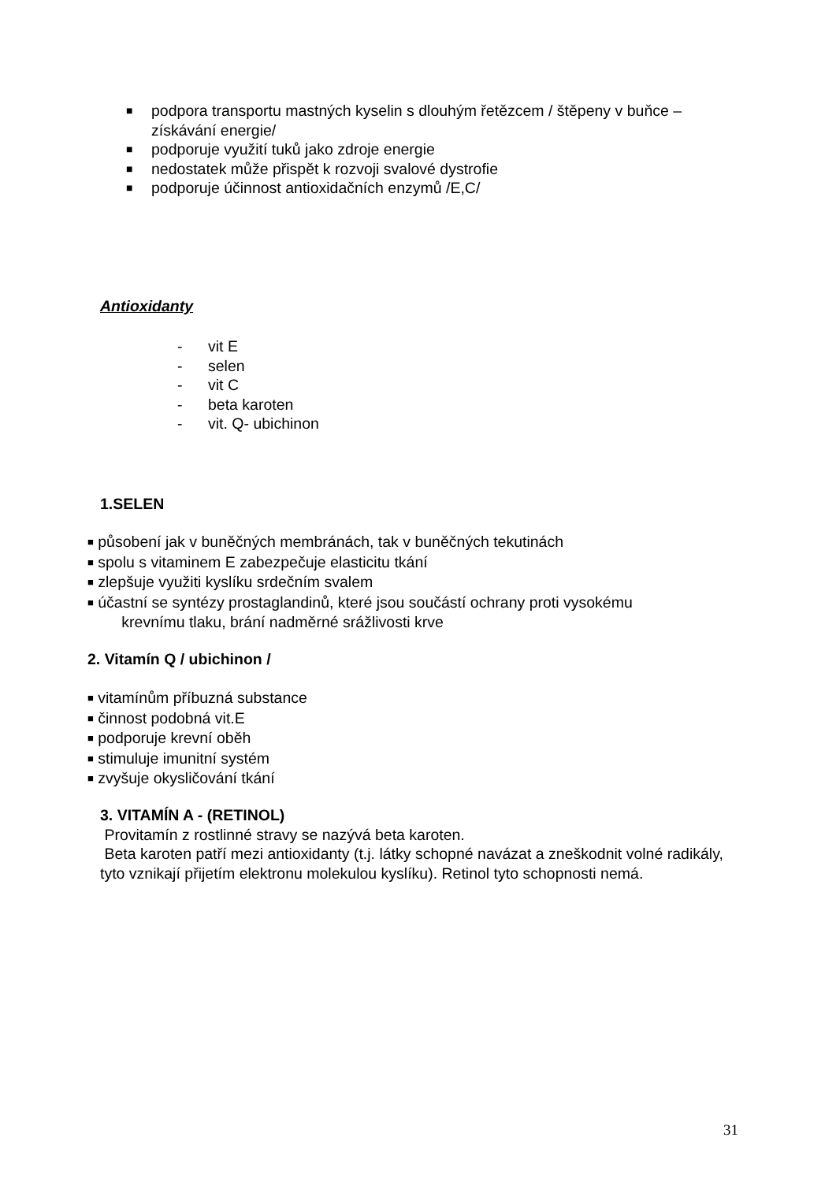■ podpora transportu mastných kyselin s dlouhým řetězcem / štěpeny v buňce – získávání energie/
■ podporuje využití tuků jako zdroje energie
■ nedostatek může přispět k rozvoji svalové dystrofie
■ podporuje účinnost antioxidačních enzymů /E,C/
Antioxidanty
- vit E
- selen
- vit C
- beta karoten
- vit. Q- ubichinon
1.SELEN
■ působení jak v buněčných membránách, tak v buněčných tekutinách
■ spolu s vitaminem E zabezpečuje elasticitu tkání
■ zlepšuje využiti kyslíku srdečním svalem
■ účastní se syntézy prostaglandinů, které jsou součástí ochrany proti vysokému
krevnímu tlaku, brání nadměrné srážlivosti krve
2. Vitamín Q / ubichinon /
■ vitamínům příbuzná substance
■ činnost podobná vit.E
■ podporuje krevní oběh
■ stimuluje imunitní systém
■ zvyšuje okysličování tkání
3. VITAMÍN A - (RETINOL)
Provitamín z rostlinné stravy se nazývá beta karoten.
Beta karoten patří mezi antioxidanty (t.j. látky schopné navázat a zneškodnit volné radikály, tyto vznikají přijetím elektronu molekulou kyslíku). Retinol tyto schopnosti nemá.
31